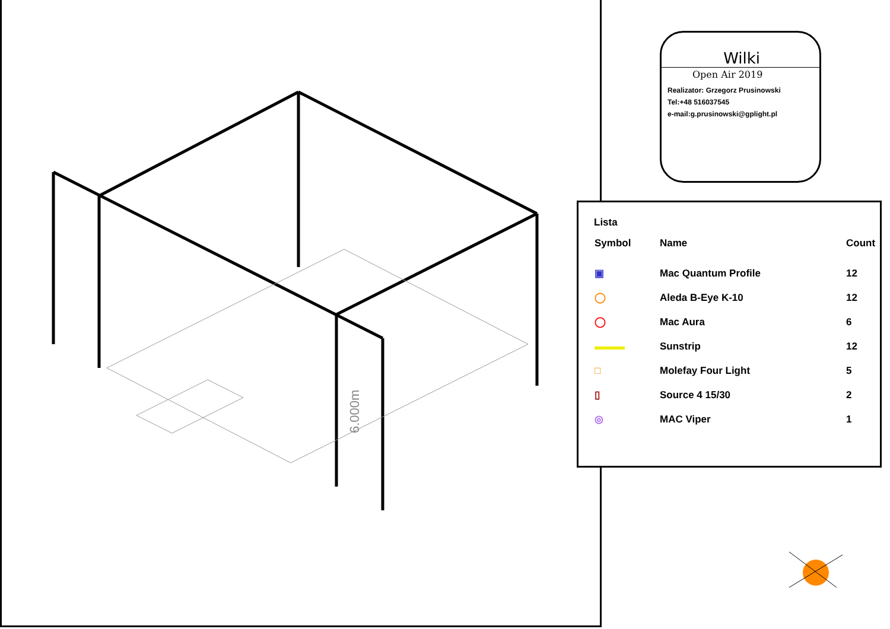6.000m
Wilki
Open Air 2019
Realizator: Grzegorz Prusinowski
Tel:+48 516037545
e-mail:g.prusinowski@gplight.pl
Lista
| Symbol | Name | Count |
| --- | --- | --- |
| ▣ | Mac Quantum Profile | 12 |
| ◯ | Aleda B-Eye K-10 | 12 |
| ◯ | Mac Aura | 6 |
| ▬▬▬ | Sunstrip | 12 |
| □ | Molefay Four Light | 5 |
| ▯ | Source 4 15/30 | 2 |
| ◎ | MAC Viper | 1 |